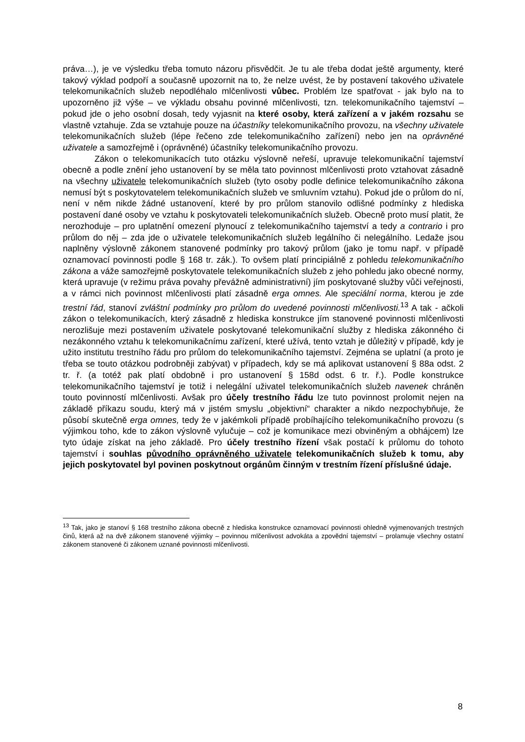práva…), je ve výsledku třeba tomuto názoru přisvědčit. Je tu ale třeba dodat ještě argumenty, které takový výklad podpoří a současně upozornit na to, že nelze uvést, že by postavení takového uživatele telekomunikačních služeb nepodléhalo mlčenlivosti vůbec. Problém lze spatřovat - jak bylo na to upozorněno již výše – ve výkladu obsahu povinné mlčenlivosti, tzn. telekomunikačního tajemství – pokud jde o jeho osobní dosah, tedy vyjasnit na které osoby, která zařízení a v jakém rozsahu se vlastně vztahuje. Zda se vztahuje pouze na účastníky telekomunikačního provozu, na všechny uživatele telekomunikačních služeb (lépe řečeno zde telekomunikačního zařízení) nebo jen na oprávněné uživatele a samozřejmě i (oprávněné) účastníky telekomunikačního provozu.
Zákon o telekomunikacích tuto otázku výslovně neřeší, upravuje telekomunikační tajemství obecně a podle znění jeho ustanovení by se měla tato povinnost mlčenlivosti proto vztahovat zásadně na všechny uživatele telekomunikačních služeb (tyto osoby podle definice telekomunikačního zákona nemusí být s poskytovatelem telekomunikačních služeb ve smluvním vztahu). Pokud jde o průlom do ní, není v něm nikde žádné ustanovení, které by pro průlom stanovilo odlišné podmínky z hlediska postavení dané osoby ve vztahu k poskytovateli telekomunikačních služeb. Obecně proto musí platit, že nerozhoduje – pro uplatnění omezení plynoucí z telekomunikačního tajemství a tedy a contrario i pro průlom do něj – zda jde o uživatele telekomunikačních služeb legálního či nelegálního. Ledaže jsou naplněny výslovně zákonem stanovené podmínky pro takový průlom (jako je tomu např. v případě oznamovací povinnosti podle § 168 tr. zák.). To ovšem platí principiálně z pohledu telekomunikačního zákona a váže samozřejmě poskytovatele telekomunikačních služeb z jeho pohledu jako obecné normy, která upravuje (v režimu práva povahy převážně administrativní) jím poskytované služby vůči veřejnosti, a v rámci nich povinnost mlčenlivosti platí zásadně erga omnes. Ale speciální norma, kterou je zde trestní řád, stanoví zvláštní podmínky pro průlom do uvedené povinnosti mlčenlivosti.<sup>13</sup> A tak - ačkoli zákon o telekomunikacích, který zásadně z hlediska konstrukce jím stanovené povinnosti mlčenlivosti nerozlišuje mezi postavením uživatele poskytované telekomunikační služby z hlediska zákonného či nezákonného vztahu k telekomunikačnímu zařízení, které užívá, tento vztah je důležitý v případě, kdy je užito institutu trestního řádu pro průlom do telekomunikačního tajemství. Zejména se uplatní (a proto je třeba se touto otázkou podrobněji zabývat) v případech, kdy se má aplikovat ustanovení § 88a odst. 2 tr. ř. (a totéž pak platí obdobně i pro ustanovení § 158d odst. 6 tr. ř.). Podle konstrukce telekomunikačního tajemství je totiž i nelegální uživatel telekomunikačních služeb navenek chráněn touto povinností mlčenlivosti. Avšak pro účely trestního řádu lze tuto povinnost prolomit nejen na základě příkazu soudu, který má v jistém smyslu „objektivní“ charakter a nikdo nezpochybňuje, že působí skutečně erga omnes, tedy že v jakémkoli případě probíhajícího telekomunikačního provozu (s výjimkou toho, kde to zákon výslovně vylučuje – což je komunikace mezi obviněným a obhájcem) lze tyto údaje získat na jeho základě. Pro účely trestního řízení však postačí k průlomu do tohoto tajemství i souhlas původního oprávněného uživatele telekomunikačních služeb k tomu, aby jejich poskytovatel byl povinen poskytnout orgánům činným v trestním řízení příslušné údaje.
<sup>13</sup> Tak, jako je stanoví § 168 trestního zákona obecně z hlediska konstrukce oznamovací povinnosti ohledně vyjmenovaných trestných činů, která až na dvě zákonem stanovené výjimky – povinnou mlčenlivost advokáta a zpovědní tajemství – prolamuje všechny ostatní zákonem stanovené či zákonem uznané povinnosti mlčenlivosti.
8